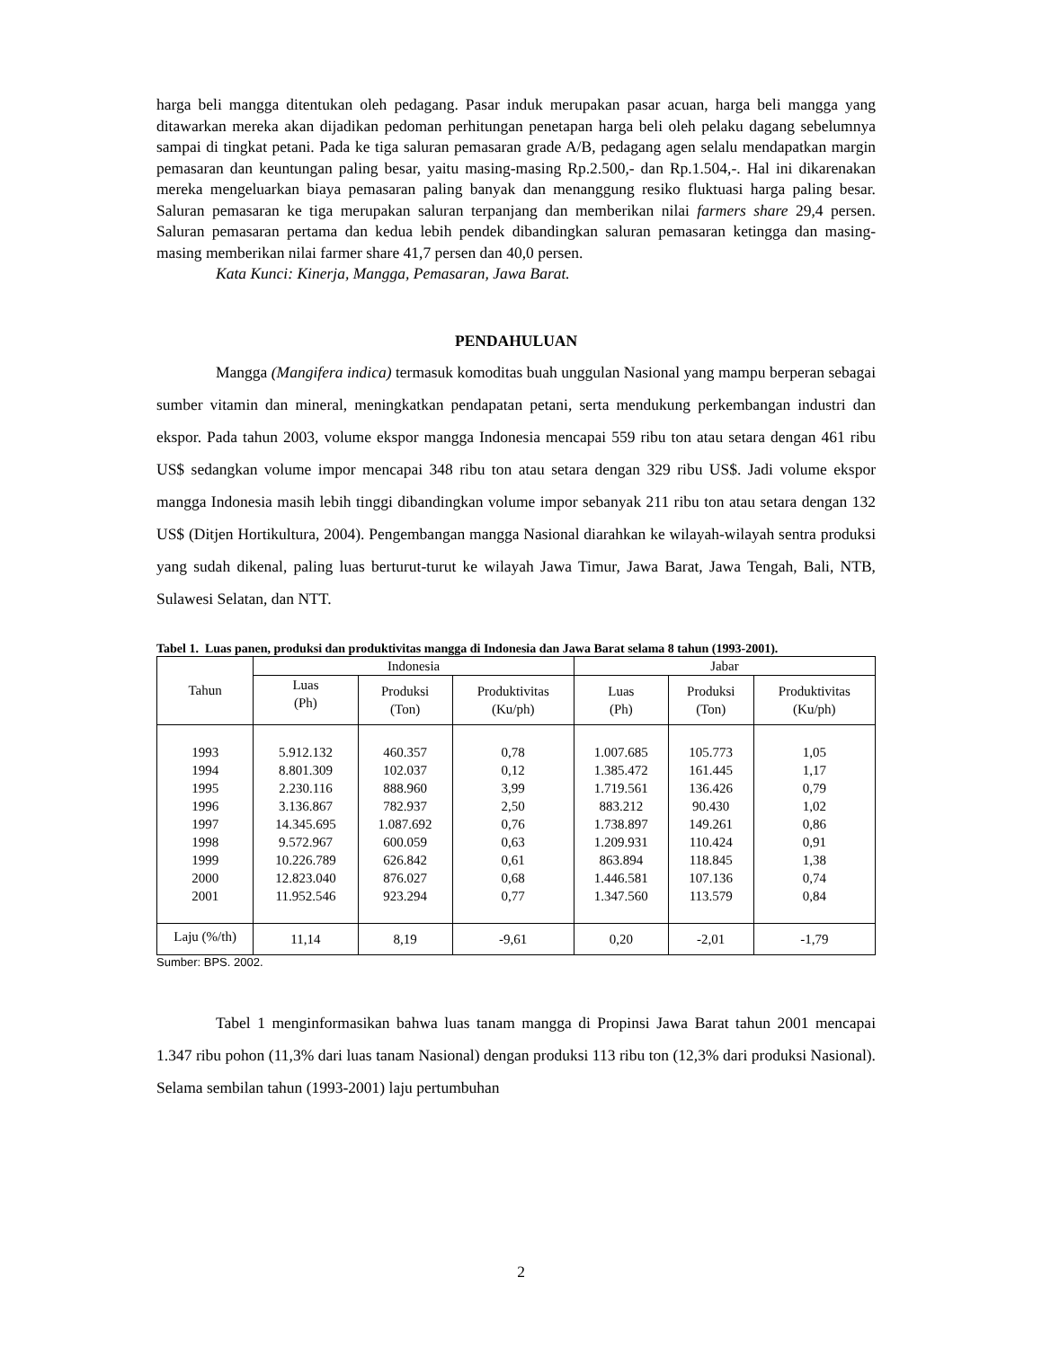harga beli mangga ditentukan oleh pedagang. Pasar induk merupakan pasar acuan, harga beli mangga yang ditawarkan mereka akan dijadikan pedoman perhitungan penetapan harga beli oleh pelaku dagang sebelumnya sampai di tingkat petani. Pada ke tiga saluran pemasaran grade A/B, pedagang agen selalu mendapatkan margin pemasaran dan keuntungan paling besar, yaitu masing-masing Rp.2.500,- dan Rp.1.504,-. Hal ini dikarenakan mereka mengeluarkan biaya pemasaran paling banyak dan menanggung resiko fluktuasi harga paling besar. Saluran pemasaran ke tiga merupakan saluran terpanjang dan memberikan nilai farmers share 29,4 persen. Saluran pemasaran pertama dan kedua lebih pendek dibandingkan saluran pemasaran ketingga dan masing-masing memberikan nilai farmer share 41,7 persen dan 40,0 persen.
Kata Kunci: Kinerja, Mangga, Pemasaran, Jawa Barat.
PENDAHULUAN
Mangga (Mangifera indica) termasuk komoditas buah unggulan Nasional yang mampu berperan sebagai sumber vitamin dan mineral, meningkatkan pendapatan petani, serta mendukung perkembangan industri dan ekspor. Pada tahun 2003, volume ekspor mangga Indonesia mencapai 559 ribu ton atau setara dengan 461 ribu US$ sedangkan volume impor mencapai 348 ribu ton atau setara dengan 329 ribu US$. Jadi volume ekspor mangga Indonesia masih lebih tinggi dibandingkan volume impor sebanyak 211 ribu ton atau setara dengan 132 US$ (Ditjen Hortikultura, 2004). Pengembangan mangga Nasional diarahkan ke wilayah-wilayah sentra produksi yang sudah dikenal, paling luas berturut-turut ke wilayah Jawa Timur, Jawa Barat, Jawa Tengah, Bali, NTB, Sulawesi Selatan, dan NTT.
Tabel 1. Luas panen, produksi dan produktivitas mangga di Indonesia dan Jawa Barat selama 8 tahun (1993-2001).
| Tahun | Indonesia | | | Jabar | | |
| --- | --- | --- | --- | --- | --- | --- |
| | Luas (Ph) | Produksi (Ton) | Produktivitas (Ku/ph) | Luas (Ph) | Produksi (Ton) | Produktivitas (Ku/ph) |
| 1993 1994 1995 1996 1997 1998 1999 2000 2001 | 5.912.132 8.801.309 2.230.116 3.136.867 14.345.695 9.572.967 10.226.789 12.823.040 11.952.546 | 460.357 102.037 888.960 782.937 1.087.692 600.059 626.842 876.027 923.294 | 0,78 0,12 3,99 2,50 0,76 0,63 0,61 0,68 0,77 | 1.007.685 1.385.472 1.719.561 883.212 1.738.897 1.209.931 863.894 1.446.581 1.347.560 | 105.773 161.445 136.426 90.430 149.261 110.424 118.845 107.136 113.579 | 1,05 1,17 0,79 1,02 0,86 0,91 1,38 0,74 0,84 |
| Laju (%/th) | 11,14 | 8,19 | -9,61 | 0,20 | -2,01 | -1,79 |
Sumber: BPS. 2002.
Tabel 1 menginformasikan bahwa luas tanam mangga di Propinsi Jawa Barat tahun 2001 mencapai 1.347 ribu pohon (11,3% dari luas tanam Nasional) dengan produksi 113 ribu ton (12,3% dari produksi Nasional). Selama sembilan tahun (1993-2001) laju pertumbuhan
2